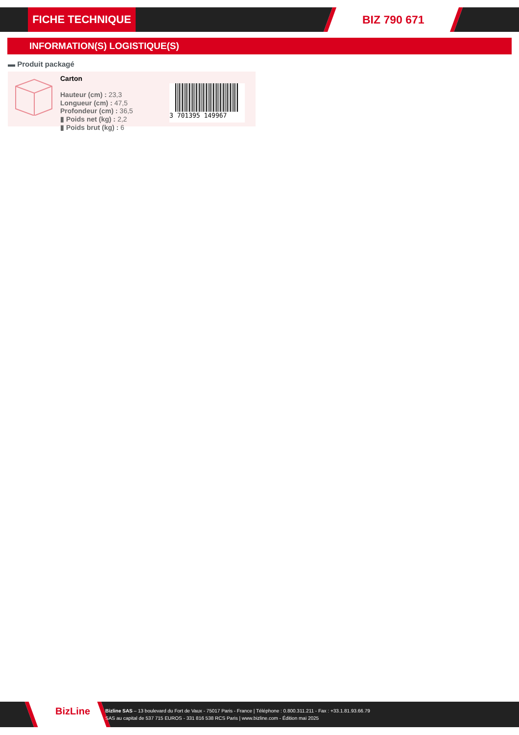FICHE TECHNIQUE BIZ 790 671
INFORMATION(S) LOGISTIQUE(S)
▬ Produit packagé
Carton
Hauteur (cm) : 23,3
Longueur (cm) : 47,5
Profondeur (cm) : 36,5
▮ Poids net (kg) : 2,2
▮ Poids brut (kg) : 6
3 701395 149967
BizLine
Bizline SAS – 13 boulevard du Fort de Vaux - 75017 Paris - France | Téléphone : 0.800.311.211 - Fax : +33.1.81.93.66.79
SAS au capital de 537 715 EUROS - 331 816 538 RCS Paris | www.bizline.com - Édition mai 2025